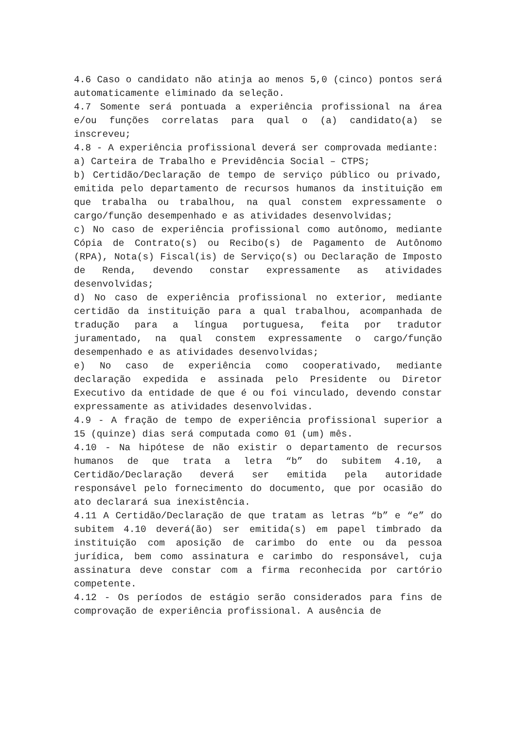4.6 Caso o candidato não atinja ao menos 5,0 (cinco) pontos será automaticamente eliminado da seleção.
4.7 Somente será pontuada a experiência profissional na área e/ou funções correlatas para qual o (a) candidato(a) se inscreveu;
4.8 - A experiência profissional deverá ser comprovada mediante:
a) Carteira de Trabalho e Previdência Social – CTPS;
b) Certidão/Declaração de tempo de serviço público ou privado, emitida pelo departamento de recursos humanos da instituição em que trabalha ou trabalhou, na qual constem expressamente o cargo/função desempenhado e as atividades desenvolvidas;
c) No caso de experiência profissional como autônomo, mediante Cópia de Contrato(s) ou Recibo(s) de Pagamento de Autônomo (RPA), Nota(s) Fiscal(is) de Serviço(s) ou Declaração de Imposto de Renda, devendo constar expressamente as atividades desenvolvidas;
d) No caso de experiência profissional no exterior, mediante certidão da instituição para a qual trabalhou, acompanhada de tradução para a língua portuguesa, feita por tradutor juramentado, na qual constem expressamente o cargo/função desempenhado e as atividades desenvolvidas;
e) No caso de experiência como cooperativado, mediante declaração expedida e assinada pelo Presidente ou Diretor Executivo da entidade de que é ou foi vinculado, devendo constar expressamente as atividades desenvolvidas.
4.9 - A fração de tempo de experiência profissional superior a 15 (quinze) dias será computada como 01 (um) mês.
4.10 - Na hipótese de não existir o departamento de recursos humanos de que trata a letra “b” do subitem 4.10, a Certidão/Declaração deverá ser emitida pela autoridade responsável pelo fornecimento do documento, que por ocasião do ato declarará sua inexistência.
4.11 A Certidão/Declaração de que tratam as letras “b” e “e” do subitem 4.10 deverá(ão) ser emitida(s) em papel timbrado da instituição com aposição de carimbo do ente ou da pessoa jurídica, bem como assinatura e carimbo do responsável, cuja assinatura deve constar com a firma reconhecida por cartório competente.
4.12 - Os períodos de estágio serão considerados para fins de comprovação de experiência profissional. A ausência de